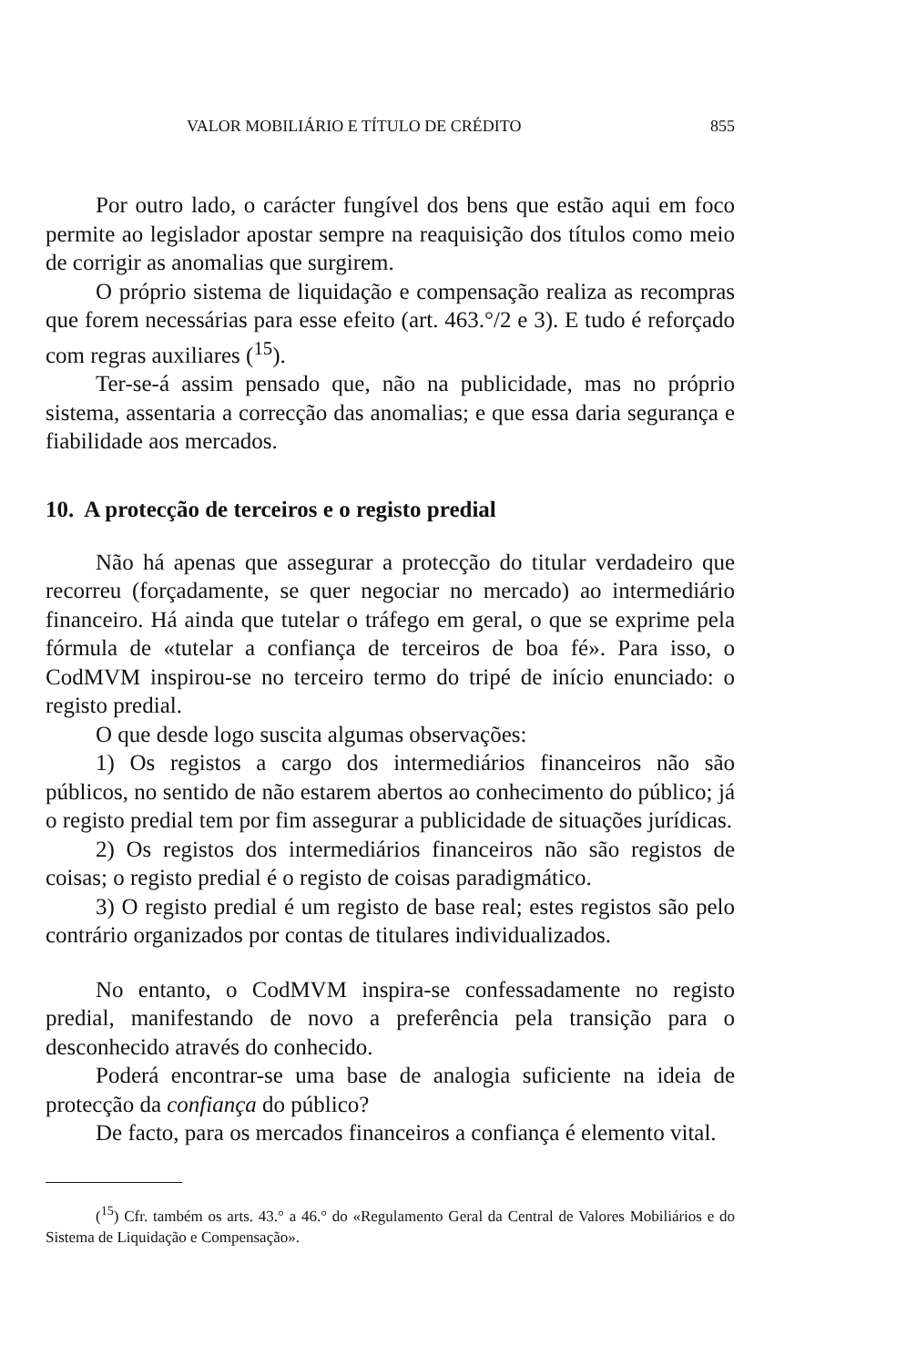VALOR MOBILIÁRIO E TÍTULO DE CRÉDITO 855
Por outro lado, o carácter fungível dos bens que estão aqui em foco permite ao legislador apostar sempre na reaquisição dos títulos como meio de corrigir as anomalias que surgirem.
O próprio sistema de liquidação e compensação realiza as recompras que forem necessárias para esse efeito (art. 463.°/2 e 3). E tudo é reforçado com regras auxiliares (<sup>15</sup>).
Ter-se-á assim pensado que, não na publicidade, mas no próprio sistema, assentaria a correcção das anomalias; e que essa daria segurança e fiabilidade aos mercados.
10. A protecção de terceiros e o registo predial
Não há apenas que assegurar a protecção do titular verdadeiro que recorreu (forçadamente, se quer negociar no mercado) ao intermediário financeiro. Há ainda que tutelar o tráfego em geral, o que se exprime pela fórmula de «tutelar a confiança de terceiros de boa fé». Para isso, o CodMVM inspirou-se no terceiro termo do tripé de início enunciado: o registo predial.
O que desde logo suscita algumas observações:
1) Os registos a cargo dos intermediários financeiros não são públicos, no sentido de não estarem abertos ao conhecimento do público; já o registo predial tem por fim assegurar a publicidade de situações jurídicas.
2) Os registos dos intermediários financeiros não são registos de coisas; o registo predial é o registo de coisas paradigmático.
3) O registo predial é um registo de base real; estes registos são pelo contrário organizados por contas de titulares individualizados.
No entanto, o CodMVM inspira-se confessadamente no registo predial, manifestando de novo a preferência pela transição para o desconhecido através do conhecido.
Poderá encontrar-se uma base de analogia suficiente na ideia de protecção da confiança do público?
De facto, para os mercados financeiros a confiança é elemento vital.
(<sup>15</sup>) Cfr. também os arts. 43.° a 46.° do «Regulamento Geral da Central de Valores Mobiliários e do Sistema de Liquidação e Compensação».